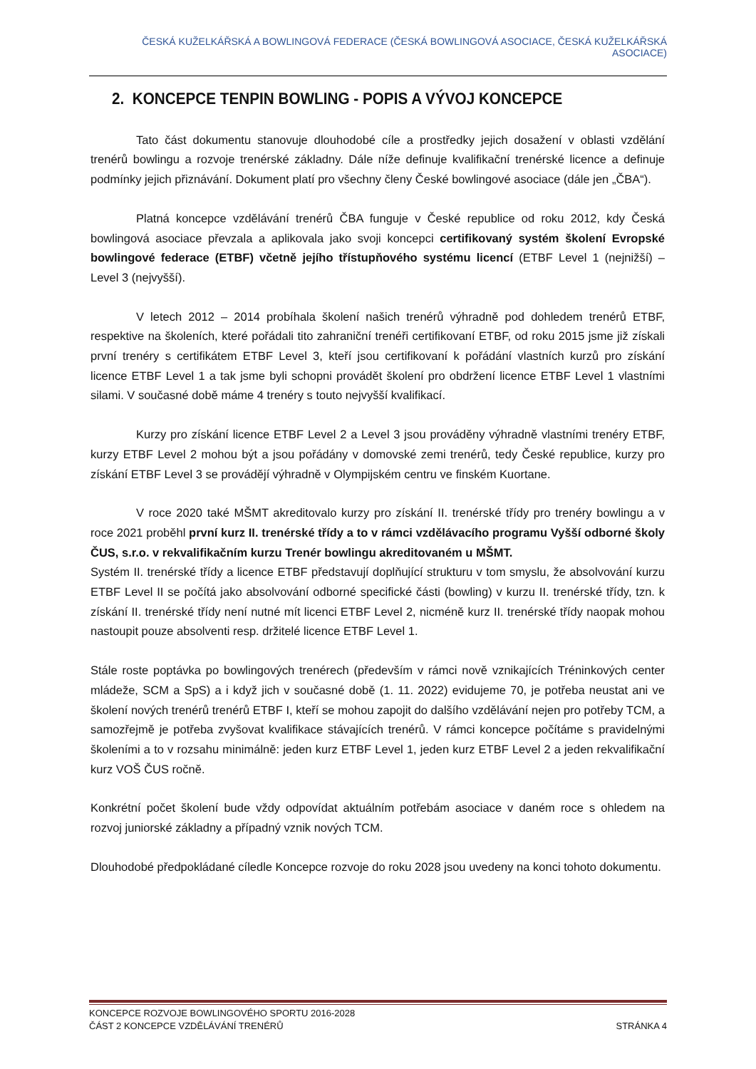ČESKÁ KUŽELKÁŘSKÁ A BOWLINGOVÁ FEDERACE (ČESKÁ BOWLINGOVÁ ASOCIACE, ČESKÁ KUŽELKÁŘSKÁ ASOCIACE)
2. KONCEPCE TENPIN BOWLING - POPIS A VÝVOJ KONCEPCE
Tato část dokumentu stanovuje dlouhodobé cíle a prostředky jejich dosažení v oblasti vzdělání trenérů bowlingu a rozvoje trenérské základny. Dále níže definuje kvalifikační trenérské licence a definuje podmínky jejich přiznávání. Dokument platí pro všechny členy České bowlingové asociace (dále jen „ČBA“).
Platná koncepce vzdělávání trenérů ČBA funguje v České republice od roku 2012, kdy Česká bowlingová asociace převzala a aplikovala jako svoji koncepci certifikovaný systém školení Evropské bowlingové federace (ETBF) včetně jejího třístupňového systému licencí (ETBF Level 1 (nejnižší) – Level 3 (nejvyšší).
V letech 2012 – 2014 probíhala školení našich trenérů výhradně pod dohledem trenérů ETBF, respektive na školeních, které pořádali tito zahraniční trenéři certifikovaní ETBF, od roku 2015 jsme již získali první trenéry s certifikátem ETBF Level 3, kteří jsou certifikovaní k pořádání vlastních kurzů pro získání licence ETBF Level 1 a tak jsme byli schopni provádět školení pro obdržení licence ETBF Level 1 vlastními silami. V současné době máme 4 trenéry s touto nejvyšší kvalifikací.
Kurzy pro získání licence ETBF Level 2 a Level 3 jsou prováděny výhradně vlastními trenéry ETBF, kurzy ETBF Level 2 mohou být a jsou pořádány v domovské zemi trenérů, tedy České republice, kurzy pro získání ETBF Level 3 se provádějí výhradně v Olympijském centru ve finském Kuortane.
V roce 2020 také MŠMT akreditovalo kurzy pro získání II. trenérské třídy pro trenéry bowlingu a v roce 2021 proběhl první kurz II. trenérské třídy a to v rámci vzdělávacího programu Vyšší odborné školy ČUS, s.r.o. v rekvalifikačním kurzu Trenér bowlingu akreditovaném u MŠMT.
Systém II. trenérské třídy a licence ETBF představují doplňující strukturu v tom smyslu, že absolvování kurzu ETBF Level II se počítá jako absolvování odborné specifické části (bowling) v kurzu II. trenérské třídy, tzn. k získání II. trenérské třídy není nutné mít licenci ETBF Level 2, nicméně kurz II. trenérské třídy naopak mohou nastoupit pouze absolventi resp. držitelé licence ETBF Level 1.
Stále roste poptávka po bowlingových trenérech (především v rámci nově vznikajících Tréninkových center mládeže, SCM a SpS) a i když jich v současné době (1. 11. 2022) evidujeme 70, je potřeba neustat ani ve školení nových trenérů trenérů ETBF I, kteří se mohou zapojit do dalšího vzdělávání nejen pro potřeby TCM, a samozřejmě je potřeba zvyšovat kvalifikace stávajících trenérů. V rámci koncepce počítáme s pravidelnými školeními a to v rozsahu minimálně: jeden kurz ETBF Level 1, jeden kurz ETBF Level 2 a jeden rekvalifikační kurz VOŠ ČUS ročně.
Konkrétní počet školení bude vždy odpovídat aktuálním potřebám asociace v daném roce s ohledem na rozvoj juniorské základny a případný vznik nových TCM.
Dlouhodobé předpokládané cíledle Koncepce rozvoje do roku 2028 jsou uvedeny na konci tohoto dokumentu.
KONCEPCE ROZVOJE BOWLINGOVÉHO SPORTU 2016-2028
ČÁST 2 KONCEPCE VZDĚLÁVÁNÍ TRENÉRŮ STRÁNKA 4